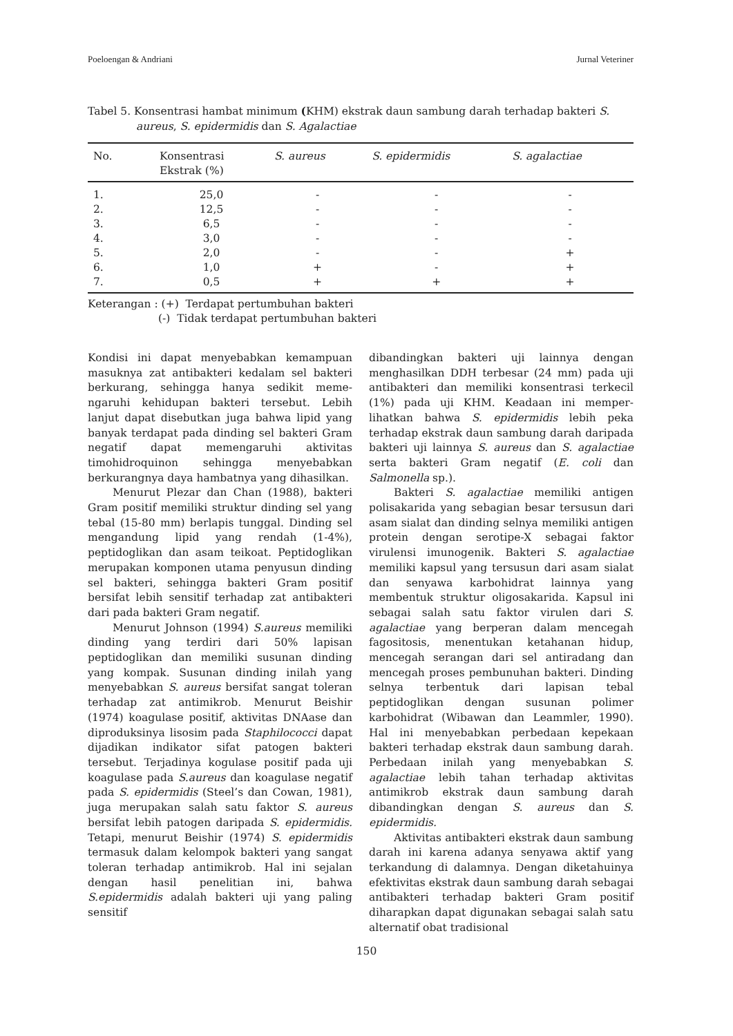Poeloengan & Andriani Jurnal Veteriner
Tabel 5. Konsentrasi hambat minimum (KHM) ekstrak daun sambung darah terhadap bakteri S.
aureus, S. epidermidis dan S. Agalactiae
| No. | Konsentrasi Ekstrak (%) | S. aureus | S. epidermidis | S. agalactiae |
| --- | --- | --- | --- | --- |
| 1. | 25,0 | - | - | - |
| 2. | 12,5 | - | - | - |
| 3. | 6,5 | - | - | - |
| 4. | 3,0 | - | - | - |
| 5. | 2,0 | - | - | + |
| 6. | 1,0 | + | - | + |
| 7. | 0,5 | + | + | + |
Keterangan : (+) Terdapat pertumbuhan bakteri
(-) Tidak terdapat pertumbuhan bakteri
Kondisi ini dapat menyebabkan kemampuan masuknya zat antibakteri kedalam sel bakteri berkurang, sehingga hanya sedikit meme-ngaruhi kehidupan bakteri tersebut. Lebih lanjut dapat disebutkan juga bahwa lipid yang banyak terdapat pada dinding sel bakteri Gram negatif dapat memengaruhi aktivitas timohidroquinon sehingga menyebabkan berkurangnya daya hambatnya yang dihasilkan.
Menurut Plezar dan Chan (1988), bakteri Gram positif memiliki struktur dinding sel yang tebal (15-80 mm) berlapis tunggal. Dinding sel mengandung lipid yang rendah (1-4%), peptidoglikan dan asam teikoat. Peptidoglikan merupakan komponen utama penyusun dinding sel bakteri, sehingga bakteri Gram positif bersifat lebih sensitif terhadap zat antibakteri dari pada bakteri Gram negatif.
Menurut Johnson (1994) S.aureus memiliki dinding yang terdiri dari 50% lapisan peptidoglikan dan memiliki susunan dinding yang kompak. Susunan dinding inilah yang menyebabkan S. aureus bersifat sangat toleran terhadap zat antimikrob. Menurut Beishir (1974) koagulase positif, aktivitas DNAase dan diproduksinya lisosim pada Staphilococci dapat dijadikan indikator sifat patogen bakteri tersebut. Terjadinya kogulase positif pada uji koagulase pada S.aureus dan koagulase negatif pada S. epidermidis (Steel’s dan Cowan, 1981), juga merupakan salah satu faktor S. aureus bersifat lebih patogen daripada S. epidermidis. Tetapi, menurut Beishir (1974) S. epidermidis termasuk dalam kelompok bakteri yang sangat toleran terhadap antimikrob. Hal ini sejalan dengan hasil penelitian ini, bahwa S.epidermidis adalah bakteri uji yang paling sensitif
dibandingkan bakteri uji lainnya dengan menghasilkan DDH terbesar (24 mm) pada uji antibakteri dan memiliki konsentrasi terkecil (1%) pada uji KHM. Keadaan ini memper-lihatkan bahwa S. epidermidis lebih peka terhadap ekstrak daun sambung darah daripada bakteri uji lainnya S. aureus dan S. agalactiae serta bakteri Gram negatif (E. coli dan Salmonella sp.).
Bakteri S. agalactiae memiliki antigen polisakarida yang sebagian besar tersusun dari asam sialat dan dinding selnya memiliki antigen protein dengan serotipe-X sebagai faktor virulensi imunogenik. Bakteri S. agalactiae memiliki kapsul yang tersusun dari asam sialat dan senyawa karbohidrat lainnya yang membentuk struktur oligosakarida. Kapsul ini sebagai salah satu faktor virulen dari S. agalactiae yang berperan dalam mencegah fagositosis, menentukan ketahanan hidup, mencegah serangan dari sel antiradang dan mencegah proses pembunuhan bakteri. Dinding selnya terbentuk dari lapisan tebal peptidoglikan dengan susunan polimer karbohidrat (Wibawan dan Leammler, 1990). Hal ini menyebabkan perbedaan kepekaan bakteri terhadap ekstrak daun sambung darah. Perbedaan inilah yang menyebabkan S. agalactiae lebih tahan terhadap aktivitas antimikrob ekstrak daun sambung darah dibandingkan dengan S. aureus dan S. epidermidis.
Aktivitas antibakteri ekstrak daun sambung darah ini karena adanya senyawa aktif yang terkandung di dalamnya. Dengan diketahuinya efektivitas ekstrak daun sambung darah sebagai antibakteri terhadap bakteri Gram positif diharapkan dapat digunakan sebagai salah satu alternatif obat tradisional
150